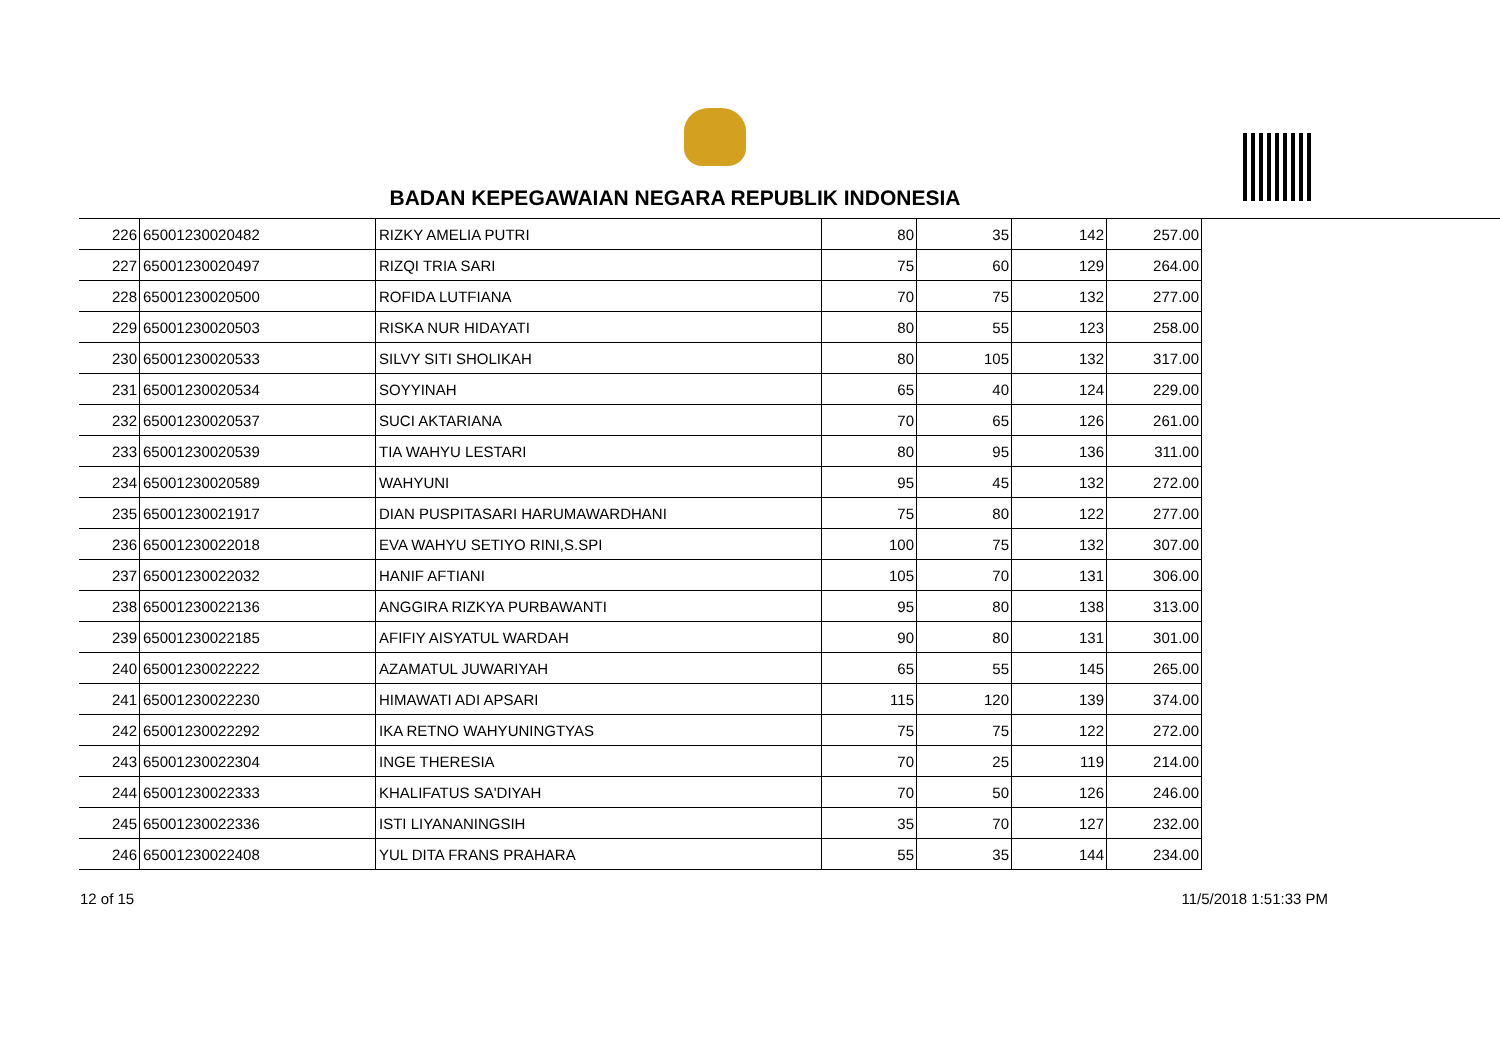BADAN KEPEGAWAIAN NEGARA REPUBLIK INDONESIA
| 226 | 65001230020482 | RIZKY AMELIA PUTRI | 80 | 35 | 142 | 257.00 |
| 227 | 65001230020497 | RIZQI TRIA SARI | 75 | 60 | 129 | 264.00 |
| 228 | 65001230020500 | ROFIDA LUTFIANA | 70 | 75 | 132 | 277.00 |
| 229 | 65001230020503 | RISKA NUR HIDAYATI | 80 | 55 | 123 | 258.00 |
| 230 | 65001230020533 | SILVY SITI SHOLIKAH | 80 | 105 | 132 | 317.00 |
| 231 | 65001230020534 | SOYYINAH | 65 | 40 | 124 | 229.00 |
| 232 | 65001230020537 | SUCI AKTARIANA | 70 | 65 | 126 | 261.00 |
| 233 | 65001230020539 | TIA WAHYU LESTARI | 80 | 95 | 136 | 311.00 |
| 234 | 65001230020589 | WAHYUNI | 95 | 45 | 132 | 272.00 |
| 235 | 65001230021917 | DIAN PUSPITASARI HARUMAWARDHANI | 75 | 80 | 122 | 277.00 |
| 236 | 65001230022018 | EVA WAHYU SETIYO RINI,S.SPI | 100 | 75 | 132 | 307.00 |
| 237 | 65001230022032 | HANIF AFTIANI | 105 | 70 | 131 | 306.00 |
| 238 | 65001230022136 | ANGGIRA RIZKYA PURBAWANTI | 95 | 80 | 138 | 313.00 |
| 239 | 65001230022185 | AFIFIY AISYATUL WARDAH | 90 | 80 | 131 | 301.00 |
| 240 | 65001230022222 | AZAMATUL JUWARIYAH | 65 | 55 | 145 | 265.00 |
| 241 | 65001230022230 | HIMAWATI ADI APSARI | 115 | 120 | 139 | 374.00 |
| 242 | 65001230022292 | IKA RETNO WAHYUNINGTYAS | 75 | 75 | 122 | 272.00 |
| 243 | 65001230022304 | INGE THERESIA | 70 | 25 | 119 | 214.00 |
| 244 | 65001230022333 | KHALIFATUS SA'DIYAH | 70 | 50 | 126 | 246.00 |
| 245 | 65001230022336 | ISTI LIYANANINGSIH | 35 | 70 | 127 | 232.00 |
| 246 | 65001230022408 | YUL DITA FRANS PRAHARA | 55 | 35 | 144 | 234.00 |
12 of 15 11/5/2018 1:51:33 PM